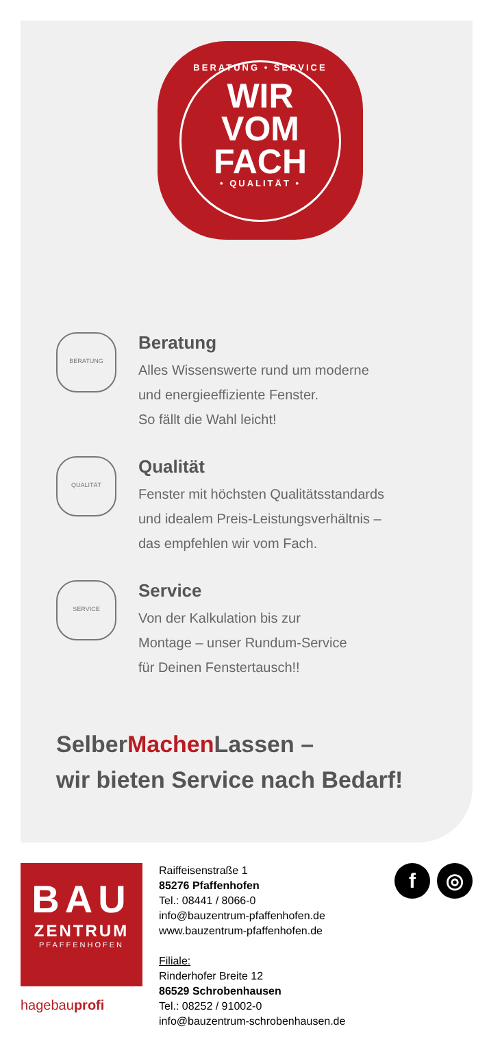BERATUNG • SERVICE
WIR
VOM FACH
• QUALITÄT •
BERATUNG
Beratung
Alles Wissenswerte rund um moderne
und energieeffiziente Fenster.
So fällt die Wahl leicht!
QUALITÄT
Qualität
Fenster mit höchsten Qualitätsstandards
und idealem Preis-Leistungsverhältnis –
das empfehlen wir vom Fach.
SERVICE
Service
Von der Kalkulation bis zur
Montage – unser Rundum-Service
für Deinen Fenstertausch!!
SelberMachen Lassen –
wir bieten Service nach Bedarf!
BAU
ZENTRUM
PFAFFENHOFEN
hagebauprofi
Raiffeisenstraße 1
85276 Pfaffenhofen
Tel.: 08441 / 8066-0
info@bauzentrum-pfaffenhofen.de
www.bauzentrum-pfaffenhofen.de
Filiale:
Rinderhofer Breite 12
86529 Schrobenhausen
Tel.: 08252 / 91002-0
info@bauzentrum-schrobenhausen.de
f ◎